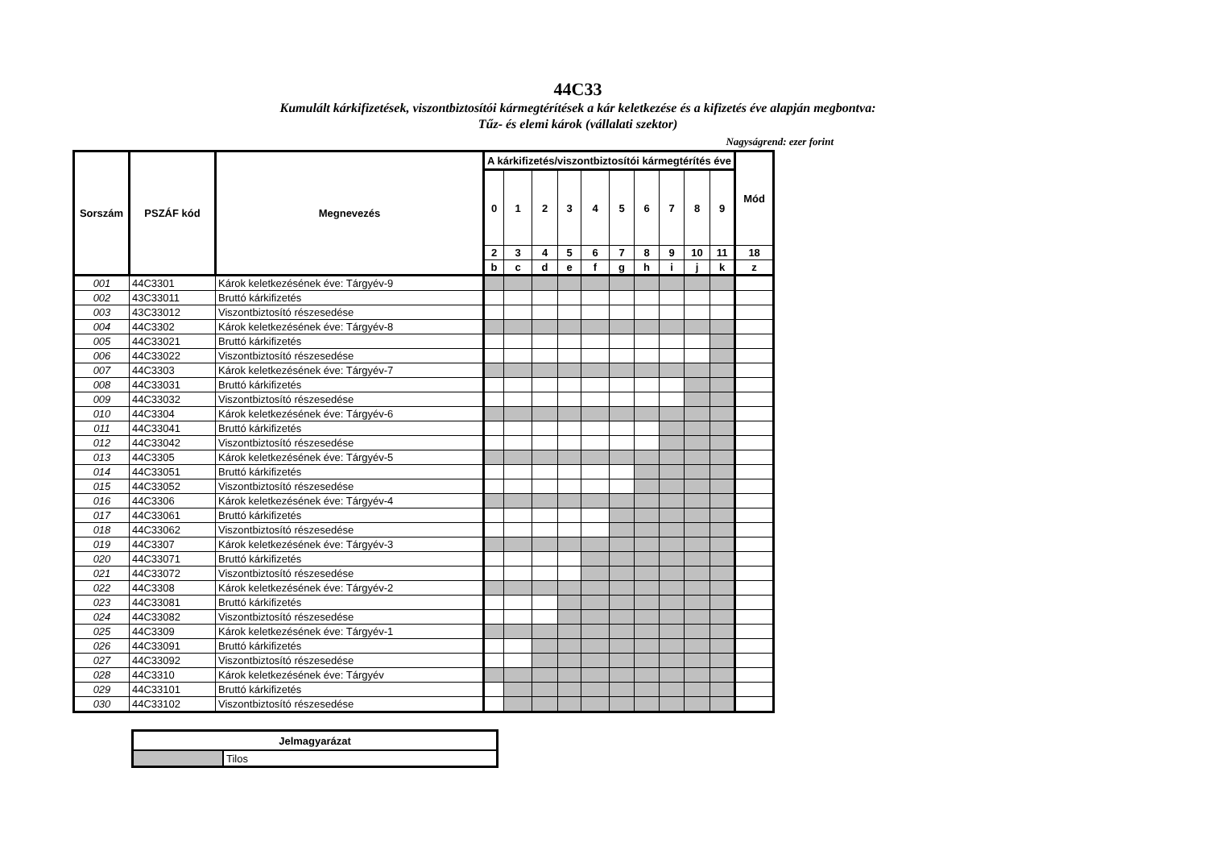44C33
Kumulált kárkifizetések, viszontbiztosítói kármegtérítések a kár keletkezése és a kifizetés éve alapján megbontva:
Tűz- és elemi károk (vállalati szektor)
Nagyságrend: ezer forint
| Sorszám | PSZÁF kód | Megnevezés | A kárkifizetés/viszontbiztosítói kármegtérítés éve | | | | | | | | | | Mód |
| --- | --- | --- | --- | --- | --- | --- | --- | --- | --- | --- | --- | --- | --- |
| | | | 0 | 1 | 2 | 3 | 4 | 5 | 6 | 7 | 8 | 9 | |
| | | | 2 | 3 | 4 | 5 | 6 | 7 | 8 | 9 | 10 | 11 | 18 |
| | | | b | c | d | e | f | g | h | i | j | k | z |
| 001 | 44C3301 | Károk keletkezésének éve: Tárgyév-9 | | | | | | | | | | | |
| 002 | 43C33011 | Bruttó kárkifizetés | | | | | | | | | | | |
| 003 | 43C33012 | Viszontbiztosító részesedése | | | | | | | | | | | |
| 004 | 44C3302 | Károk keletkezésének éve: Tárgyév-8 | | | | | | | | | | | |
| 005 | 44C33021 | Bruttó kárkifizetés | | | | | | | | | | | |
| 006 | 44C33022 | Viszontbiztosító részesedése | | | | | | | | | | | |
| 007 | 44C3303 | Károk keletkezésének éve: Tárgyév-7 | | | | | | | | | | | |
| 008 | 44C33031 | Bruttó kárkifizetés | | | | | | | | | | | |
| 009 | 44C33032 | Viszontbiztosító részesedése | | | | | | | | | | | |
| 010 | 44C3304 | Károk keletkezésének éve: Tárgyév-6 | | | | | | | | | | | |
| 011 | 44C33041 | Bruttó kárkifizetés | | | | | | | | | | | |
| 012 | 44C33042 | Viszontbiztosító részesedése | | | | | | | | | | | |
| 013 | 44C3305 | Károk keletkezésének éve: Tárgyév-5 | | | | | | | | | | | |
| 014 | 44C33051 | Bruttó kárkifizetés | | | | | | | | | | | |
| 015 | 44C33052 | Viszontbiztosító részesedése | | | | | | | | | | | |
| 016 | 44C3306 | Károk keletkezésének éve: Tárgyév-4 | | | | | | | | | | | |
| 017 | 44C33061 | Bruttó kárkifizetés | | | | | | | | | | | |
| 018 | 44C33062 | Viszontbiztosító részesedése | | | | | | | | | | | |
| 019 | 44C3307 | Károk keletkezésének éve: Tárgyév-3 | | | | | | | | | | | |
| 020 | 44C33071 | Bruttó kárkifizetés | | | | | | | | | | | |
| 021 | 44C33072 | Viszontbiztosító részesedése | | | | | | | | | | | |
| 022 | 44C3308 | Károk keletkezésének éve: Tárgyév-2 | | | | | | | | | | | |
| 023 | 44C33081 | Bruttó kárkifizetés | | | | | | | | | | | |
| 024 | 44C33082 | Viszontbiztosító részesedése | | | | | | | | | | | |
| 025 | 44C3309 | Károk keletkezésének éve: Tárgyév-1 | | | | | | | | | | | |
| 026 | 44C33091 | Bruttó kárkifizetés | | | | | | | | | | | |
| 027 | 44C33092 | Viszontbiztosító részesedése | | | | | | | | | | | |
| 028 | 44C3310 | Károk keletkezésének éve: Tárgyév | | | | | | | | | | | |
| 029 | 44C33101 | Bruttó kárkifizetés | | | | | | | | | | | |
| 030 | 44C33102 | Viszontbiztosító részesedése | | | | | | | | | | | |
| Jelmagyarázat | |
| --- | --- |
| | Tilos |